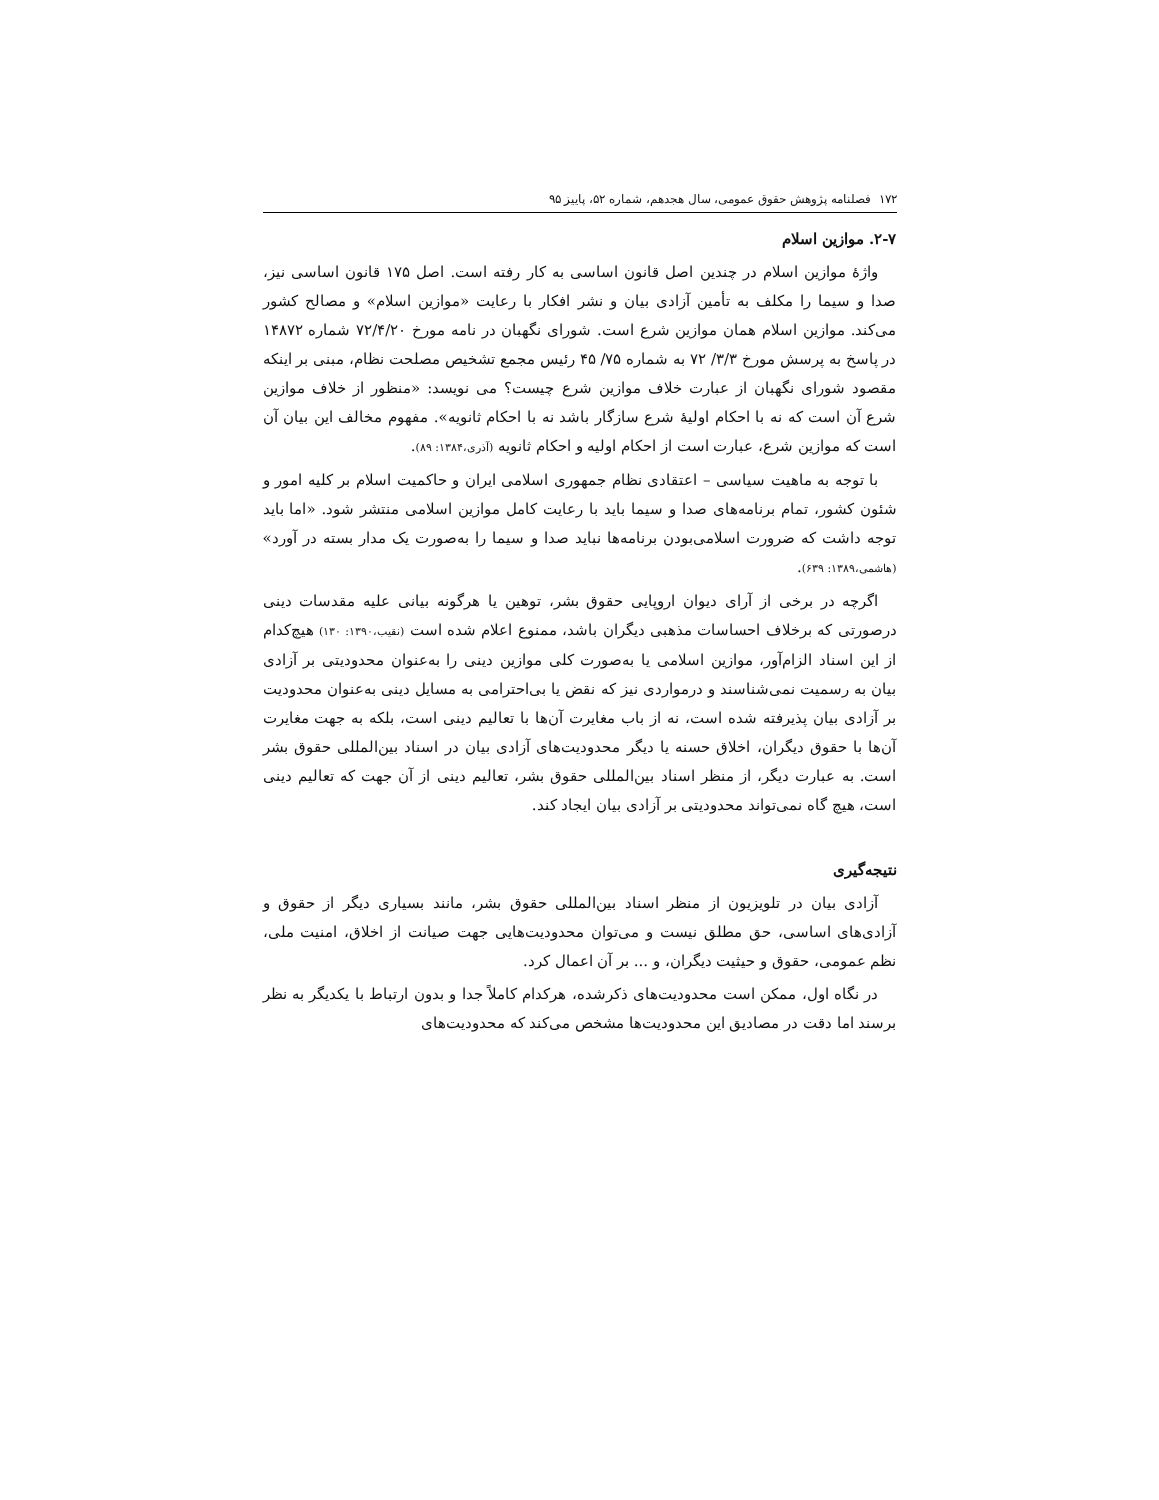۱۷۲ فصلنامه پژوهش حقوق عمومی، سال هجدهم، شماره ۵۲، پاییز ۹۵
۲-۷. موازین اسلام
واژهٔ موازین اسلام در چندین اصل قانون اساسی به کار رفته است. اصل ۱۷۵ قانون اساسی نیز، صدا و سیما را مکلف به تأمین آزادی بیان و نشر افکار با رعایت «موازین اسلام» و مصالح کشور می‌کند. موازین اسلام همان موازین شرع است. شورای نگهبان در نامه مورخ ۷۲/۴/۲۰ شماره ۱۴۸۷۲ در پاسخ به پرسش مورخ ۳/۳/ ۷۲ به شماره ۷۵/ ۴۵ رئیس مجمع تشخیص مصلحت نظام، مبنی بر اینکه مقصود شورای نگهبان از عبارت خلاف موازین شرع چیست؟ می نویسد: «منظور از خلاف موازین شرع آن است که نه با احکام اولیهٔ شرع سازگار باشد نه با احکام ثانویه». مفهوم مخالف این بیان آن است که موازین شرع، عبارت است از احکام اولیه و احکام ثانویه (آذری،۱۳۸۴: ۸۹).
با توجه به ماهیت سیاسی – اعتقادی نظام جمهوری اسلامی ایران و حاکمیت اسلام بر کلیه امور و شئون کشور، تمام برنامه‌های صدا و سیما باید با رعایت کامل موازین اسلامی منتشر شود. «اما باید توجه داشت که ضرورت اسلامی‌بودن برنامه‌ها نباید صدا و سیما را به‌صورت یک مدار بسته در آورد» (هاشمی،۱۳۸۹: ۶۳۹).
اگرچه در برخی از آرای دیوان اروپایی حقوق بشر، توهین یا هرگونه بیانی علیه مقدسات دینی درصورتی که برخلاف احساسات مذهبی دیگران باشد، ممنوع اعلام شده است (نقیب،۱۳۹۰: ۱۳۰) هیچ‌کدام از این اسناد الزام‌آور، موازین اسلامی یا به‌صورت کلی موازین دینی را به‌عنوان محدودیتی بر آزادی بیان به رسمیت نمی‌شناسند و درمواردی نیز که نقض یا بی‌احترامی به مسایل دینی به‌عنوان محدودیت بر آزادی بیان پذیرفته شده است، نه از باب مغایرت آن‌ها با تعالیم دینی است، بلکه به جهت مغایرت آن‌ها با حقوق دیگران، اخلاق حسنه یا دیگر محدودیت‌های آزادی بیان در اسناد بین‌المللی حقوق بشر است. به عبارت دیگر، از منظر اسناد بین‌المللی حقوق بشر، تعالیم دینی از آن جهت که تعالیم دینی است، هیچ گاه نمی‌تواند محدودیتی بر آزادی بیان ایجاد کند.
نتیجه‌گیری
آزادی بیان در تلویزیون از منظر اسناد بین‌المللی حقوق بشر، مانند بسیاری دیگر از حقوق و آزادی‌های اساسی، حق مطلق نیست و می‌توان محدودیت‌هایی جهت صیانت از اخلاق، امنیت ملی، نظم عمومی، حقوق و حیثیت دیگران، و ... بر آن اعمال کرد.
در نگاه اول، ممکن است محدودیت‌های ذکرشده، هرکدام کاملاً جدا و بدون ارتباط با یکدیگر به نظر برسند اما دقت در مصادیق این محدودیت‌ها مشخص می‌کند که محدودیت‌های